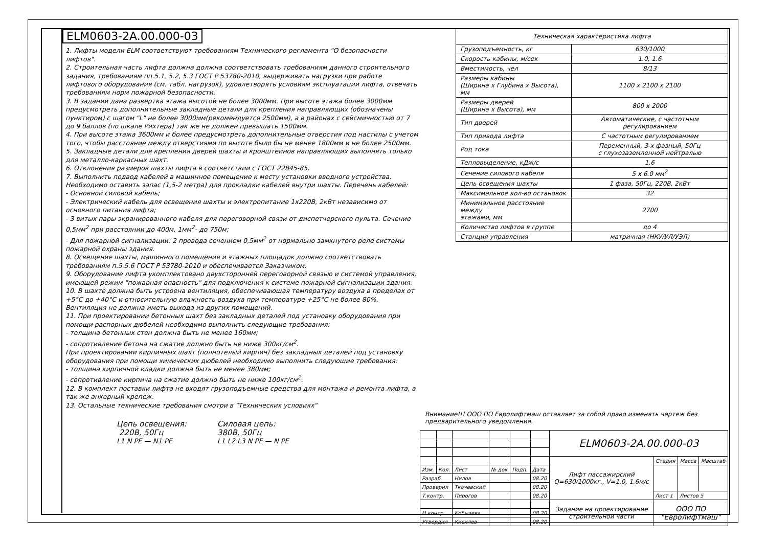ELM0603-2A.00.000-03
1. Лифты модели ELM соответствуют требованиям Технического регламента "О безопасности лифтов".
2. Строительная часть лифта должна должна соответствовать требованиям данного строительного задания, требованиям пп.5.1, 5.2, 5.3 ГОСТ Р 53780-2010, выдерживать нагрузки при работе лифтового оборудования (см. табл. нагрузок), удовлетворять условиям эксплуатации лифта, отвечать требованиям норм пожарной безопасности.
3. В задании дана развертка этажа высотой не более 3000мм. При высоте этажа более 3000мм предусмотреть дополнительные закладные детали для крепления направляющих (обозначены пунктиром) с шагом "L" не более 3000мм(рекомендуется 2500мм), а в районах с сейсмичностью от 7 до 9 баллов (по шкале Рихтера) так же не должен превышать 1500мм.
4. При высоте этажа 3600мм и более предусмотреть дополнительные отверстия под настилы с учетом того, чтобы расстояние между отверстиями по высоте было бы не менее 1800мм и не более 2500мм.
5. Закладные детали для крепления дверей шахты и кронштейнов направляющих выполнять только для металло-каркасных шахт.
6. Отклонения размеров шахты лифта в соответствии с ГОСТ 22845-85.
7. Выполнить подвод кабелей в машинное помещение к месту установки вводного устройства. Необходимо оставить запас (1,5-2 метра) для прокладки кабелей внутри шахты. Перечень кабелей:
- Основной силовой кабель;
- Электрический кабель для освещения шахты и электропитание 1x220В, 2кВт независимо от основного питания лифта;
- 3 витых пары экранированного кабеля для переговорной связи от диспетчерского пульта. Сечение 0,5мм<sup>2</sup> при расстоянии до 400м, 1мм<sup>2</sup>- до 750м;
- Для пожарной сигнализации: 2 провода сечением 0,5мм<sup>2</sup> от нормально замкнутого реле системы пожарной охраны здания.
8. Освещение шахты, машинного помещения и этажных площадок должно соответствовать требованиям п.5.5.6 ГОСТ Р 53780-2010 и обеспечивается Заказчиком.
9. Оборудование лифта укомплектовано двухсторонней переговорной связью и системой управления, имеющей режим "пожарная опасность" для подключения к системе пожарной сигнализации здания.
10. В шахте должна быть устроена вентиляция, обеспечивающая температуру воздуха в пределах от +5°С до +40°С и относительную влажность воздуха при температуре +25°С не более 80%. Вентиляция не должна иметь выхода из других помещений.
11. При проектировании бетонных шахт без закладных деталей под установку оборудования при помощи распорных дюбелей необходимо выполнить следующие требования:
- толщина бетонных стен должна быть не менее 160мм;
- сопротивление бетона на сжатие должно быть не ниже 300кг/см<sup>2</sup>.
При проектировании кирпичных шахт (полнотелый кирпич) без закладных деталей под установку оборудования при помощи химических дюбелей необходимо выполнить следующие требования:
- толщина кирпичной кладки должна быть не менее 380мм;
- сопротивление кирпича на сжатие должно быть не ниже 100кг/см<sup>2</sup>.
12. В комплект поставки лифта не входят грузоподъемные средства для монтажа и ремонта лифта, а так же анкерный крепеж.
13. Остальные технические требования смотри в "Технических условиях"
Цепь освещения:
220В, 50Гц
L1 N PE — N1 PE
Силовая цепь:
380В, 50Гц
L1 L2 L3 N PE — N PE
| Техническая характеристика лифта | |
| --- | --- |
| Грузоподъемность, кг | 630/1000 |
| Скорость кабины, м/сек | 1.0, 1.6 |
| Вместимость, чел | 8/13 |
| Размеры кабины (Ширина x Глубина x Высота), мм | 1100 x 2100 x 2100 |
| Размеры дверей (Ширина x Высота), мм | 800 x 2000 |
| Тип дверей | Автоматические, с частотным регулированием |
| Тип привода лифта | С частотным регулированием |
| Род тока | Переменный, 3-х фазный, 50Гц с глухозаземленной нейтралью |
| Тепловыделение, кДж/с | 1.6 |
| Сечение силового кабеля | 5 x 6.0 мм<sup>2</sup> |
| Цепь освещения шахты | 1 фаза, 50Гц, 220В, 2кВт |
| Максимальное кол-во остановок | 32 |
| Минимальное расстояние между этажами, мм | 2700 |
| Количество лифтов в группе | до 4 |
| Станция управления | матричная (НКУ/УЛ/УЭЛ) |
Внимание!!! ООО ПО Евролифтмаш оставляет за собой право изменять чертеж без предварительного уведомления.
| | | | | | | ELM0603-2A.00.000-03 | | | |
| | | | | | | Лифт пассажирский Q=630/1000кг., V=1.0, 1.6м/с | Стадия | Масса | Масштаб |
| Изм. | Кол. | Лист | № док | Подп. | Дата | | | | |
| Разраб. | | Нилов | | | 08.20 | | | | |
| Проверил | | Ткачевский | | | 08.20 | | | | |
| Т.контр. | | Пирогов | | | 08.20 | | Лист 1 | Листов 5 | |
| | | | | | | Задание на проектирование строительной части | ООО ПО "Евролифтмаш" | | |
| Н.контр. | | Кобызева | | | 08.20 | | | | |
| Утвердил | | Кисилев | | | 08.20 | | | | |